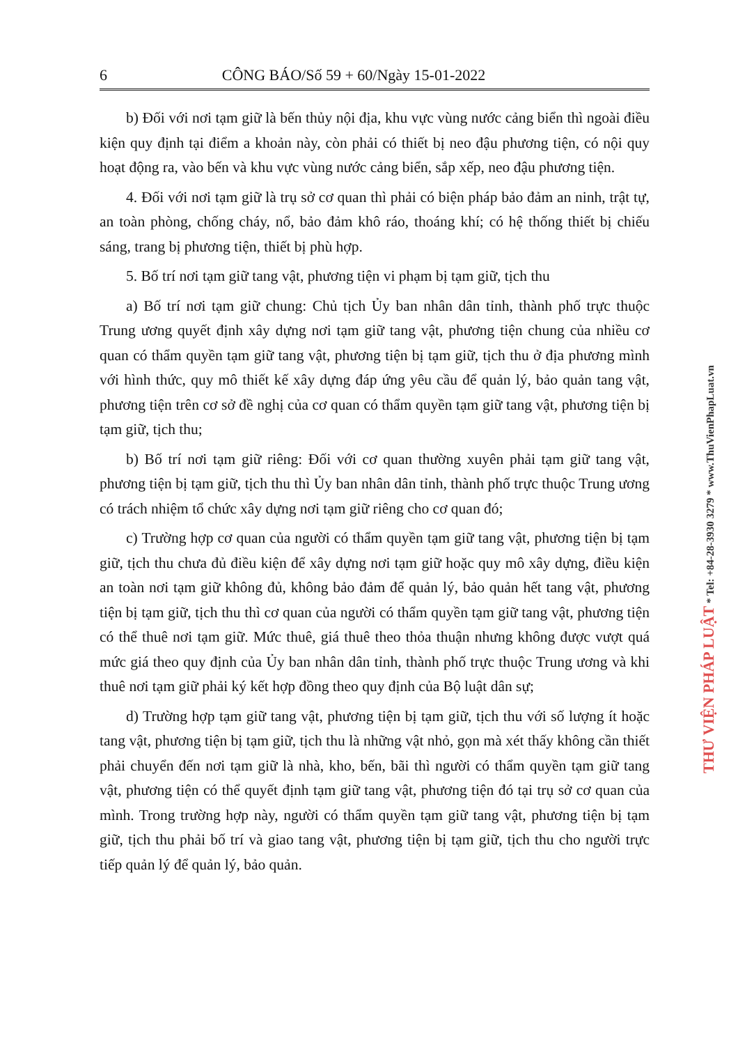6 CÔNG BÁO/Số 59 + 60/Ngày 15-01-2022
b) Đối với nơi tạm giữ là bến thủy nội địa, khu vực vùng nước cảng biển thì ngoài điều kiện quy định tại điểm a khoản này, còn phải có thiết bị neo đậu phương tiện, có nội quy hoạt động ra, vào bến và khu vực vùng nước cảng biển, sắp xếp, neo đậu phương tiện.
4. Đối với nơi tạm giữ là trụ sở cơ quan thì phải có biện pháp bảo đảm an ninh, trật tự, an toàn phòng, chống cháy, nổ, bảo đảm khô ráo, thoáng khí; có hệ thống thiết bị chiếu sáng, trang bị phương tiện, thiết bị phù hợp.
5. Bố trí nơi tạm giữ tang vật, phương tiện vi phạm bị tạm giữ, tịch thu
a) Bố trí nơi tạm giữ chung: Chủ tịch Ủy ban nhân dân tỉnh, thành phố trực thuộc Trung ương quyết định xây dựng nơi tạm giữ tang vật, phương tiện chung của nhiều cơ quan có thẩm quyền tạm giữ tang vật, phương tiện bị tạm giữ, tịch thu ở địa phương mình với hình thức, quy mô thiết kế xây dựng đáp ứng yêu cầu để quản lý, bảo quản tang vật, phương tiện trên cơ sở đề nghị của cơ quan có thẩm quyền tạm giữ tang vật, phương tiện bị tạm giữ, tịch thu;
b) Bố trí nơi tạm giữ riêng: Đối với cơ quan thường xuyên phải tạm giữ tang vật, phương tiện bị tạm giữ, tịch thu thì Ủy ban nhân dân tỉnh, thành phố trực thuộc Trung ương có trách nhiệm tổ chức xây dựng nơi tạm giữ riêng cho cơ quan đó;
c) Trường hợp cơ quan của người có thẩm quyền tạm giữ tang vật, phương tiện bị tạm giữ, tịch thu chưa đủ điều kiện để xây dựng nơi tạm giữ hoặc quy mô xây dựng, điều kiện an toàn nơi tạm giữ không đủ, không bảo đảm để quản lý, bảo quản hết tang vật, phương tiện bị tạm giữ, tịch thu thì cơ quan của người có thẩm quyền tạm giữ tang vật, phương tiện có thể thuê nơi tạm giữ. Mức thuê, giá thuê theo thỏa thuận nhưng không được vượt quá mức giá theo quy định của Ủy ban nhân dân tỉnh, thành phố trực thuộc Trung ương và khi thuê nơi tạm giữ phải ký kết hợp đồng theo quy định của Bộ luật dân sự;
d) Trường hợp tạm giữ tang vật, phương tiện bị tạm giữ, tịch thu với số lượng ít hoặc tang vật, phương tiện bị tạm giữ, tịch thu là những vật nhỏ, gọn mà xét thấy không cần thiết phải chuyển đến nơi tạm giữ là nhà, kho, bến, bãi thì người có thẩm quyền tạm giữ tang vật, phương tiện có thể quyết định tạm giữ tang vật, phương tiện đó tại trụ sở cơ quan của mình. Trong trường hợp này, người có thẩm quyền tạm giữ tang vật, phương tiện bị tạm giữ, tịch thu phải bố trí và giao tang vật, phương tiện bị tạm giữ, tịch thu cho người trực tiếp quản lý để quản lý, bảo quản.
THƯ VIỆN PHÁP LUẬT * Tel: +84-28-3930 3279 * www.ThuVienPhapLuat.vn